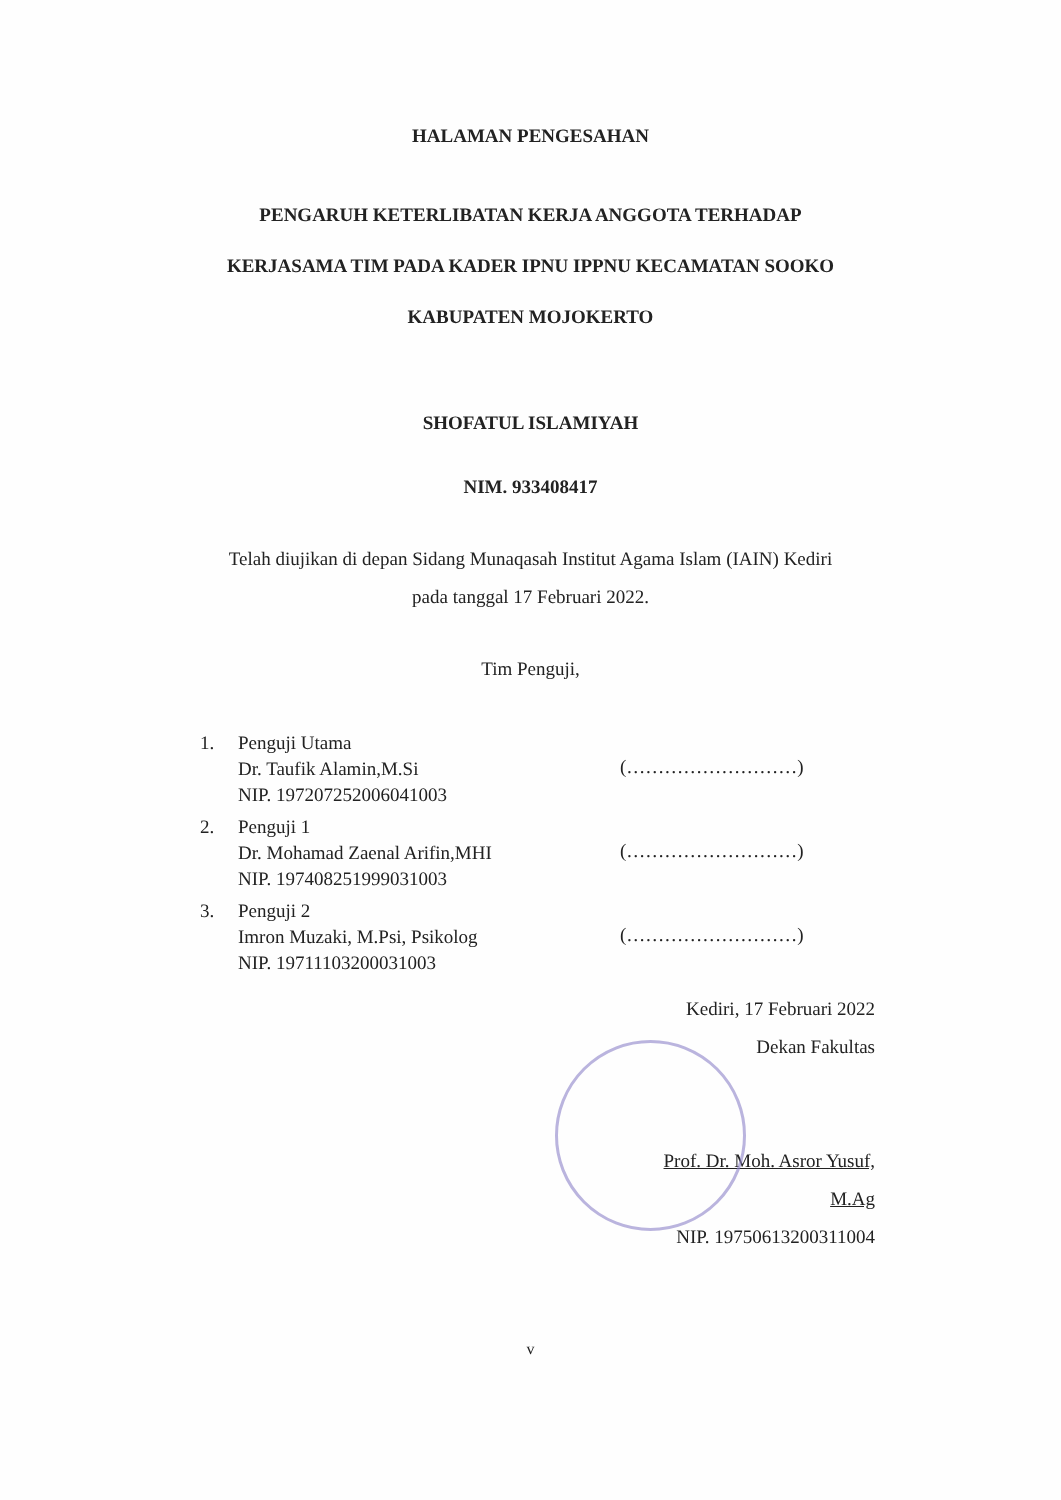HALAMAN PENGESAHAN
PENGARUH KETERLIBATAN KERJA ANGGOTA TERHADAP
KERJASAMA TIM PADA KADER IPNU IPPNU KECAMATAN SOOKO
KABUPATEN MOJOKERTO
SHOFATUL ISLAMIYAH
NIM. 933408417
Telah diujikan di depan Sidang Munaqasah Institut Agama Islam (IAIN) Kediri
pada tanggal 17 Februari 2022.
Tim Penguji,
1. Penguji Utama
Dr. Taufik Alamin,M.Si
NIP. 197207252006041003
2. Penguji 1
Dr. Mohamad Zaenal Arifin,MHI
NIP. 197408251999031003
3. Penguji 2
Imron Muzaki, M.Psi, Psikolog
NIP. 19711103200031003
(………………………)
(………………………)
(………………………)
Kediri, 17 Februari 2022
Dekan Fakultas
Prof. Dr. Moh. Asror Yusuf, M.Ag
NIP. 19750613200311004
v